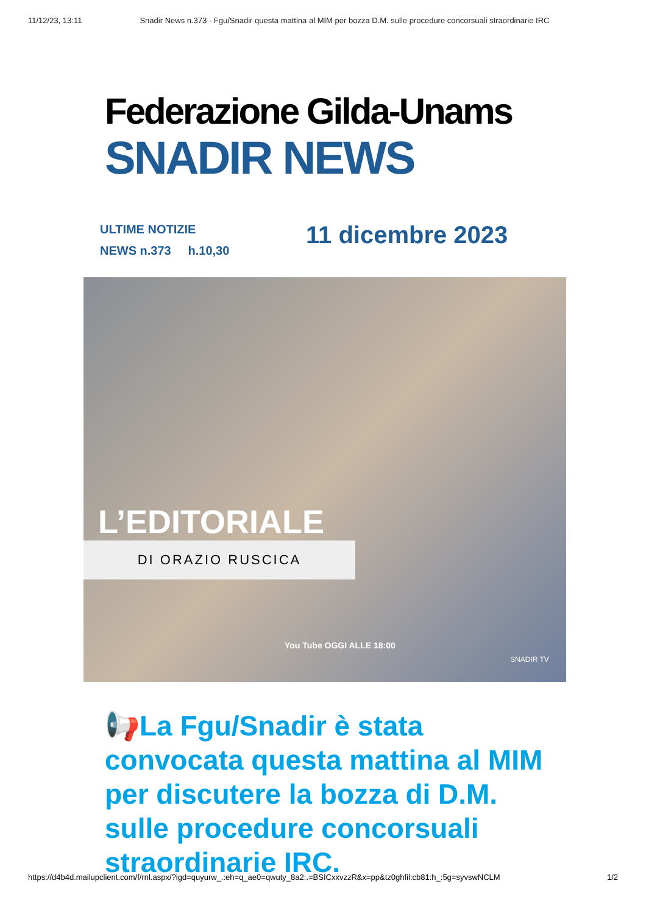11/12/23, 13:11 Snadir News n.373 - Fgu/Snadir questa mattina al MIM per bozza D.M. sulle procedure concorsuali straordinarie IRC
Federazione Gilda-Unams
SNADIR NEWS
ULTIME NOTIZIE
NEWS n.373 h.10,30
11 dicembre 2023
L’EDITORIALE
DI ORAZIO RUSCICA
You Tube OGGI ALLE 18:00
SNADIR TV
📢La Fgu/Snadir è stata convocata questa mattina al MIM per discutere la bozza di D.M. sulle procedure concorsuali straordinarie IRC.
https://d4b4d.mailupclient.com/f/rnl.aspx/?igd=quyurw_.:eh=q_ae0=qwuty_8a2:.=BSICxxvzzR&x=pp&tz0ghfil:cb81:h_:5g=syvswNCLM 1/2